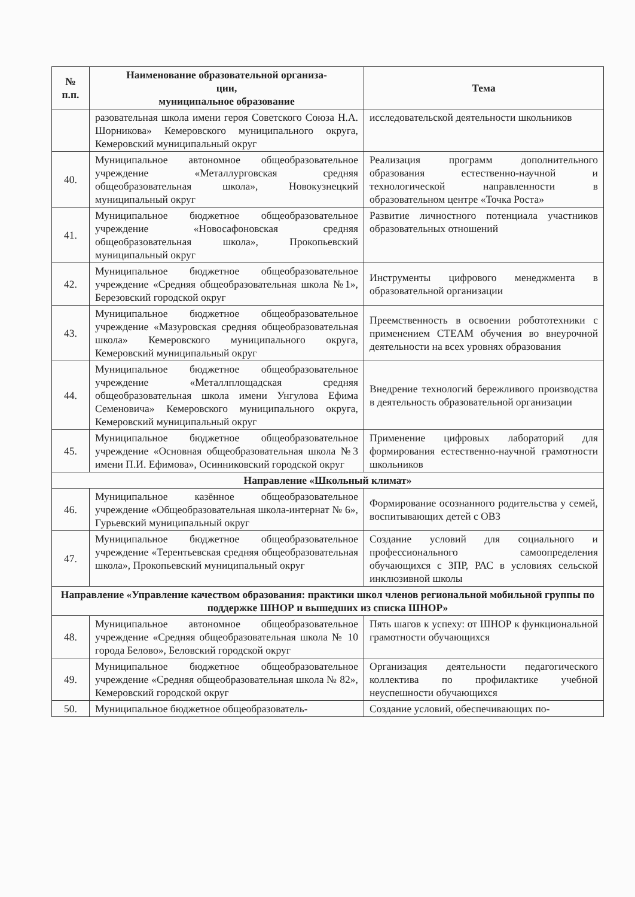| № п.п. | Наименование образовательной организа- ции, муниципальное образование | Тема |
| --- | --- | --- |
| | разовательная школа имени героя Советского Союза Н.А. Шорникова» Кемеровского муниципального округа, Кемеровский муниципальный округ | исследовательской деятельности школьников |
| 40. | Муниципальное автономное общеобразовательное учреждение «Металлурговская средняя общеобразовательная школа», Новокузнецкий муниципальный округ | Реализация программ дополнительного образования естественно-научной и технологической направленности в образовательном центре «Точка Роста» |
| 41. | Муниципальное бюджетное общеобразовательное учреждение «Новосафоновская средняя общеобразовательная школа», Прокопьевский муниципальный округ | Развитие личностного потенциала участников образовательных отношений |
| 42. | Муниципальное бюджетное общеобразовательное учреждение «Средняя общеобразовательная школа №1», Березовский городской округ | Инструменты цифрового менеджмента в образовательной организации |
| 43. | Муниципальное бюджетное общеобразовательное учреждение «Мазуровская средняя общеобразовательная школа» Кемеровского муниципального округа, Кемеровский муниципальный округ | Преемственность в освоении робототехники с применением СТЕАМ обучения во внеурочной деятельности на всех уровнях образования |
| 44. | Муниципальное бюджетное общеобразовательное учреждение «Металлплощадская средняя общеобразовательная школа имени Унгулова Ефима Семеновича» Кемеровского муниципального округа, Кемеровский муниципальный округ | Внедрение технологий бережливого производства в деятельность образовательной организации |
| 45. | Муниципальное бюджетное общеобразовательное учреждение «Основная общеобразовательная школа №3 имени П.И. Ефимова», Осинниковский городской округ | Применение цифровых лабораторий для формирования естественно-научной грамотности школьников |
| Направление «Школьный климат» | | |
| 46. | Муниципальное казённое общеобразовательное учреждение «Общеобразовательная школа-интернат № 6», Гурьевский муниципальный округ | Формирование осознанного родительства у семей, воспитывающих детей с ОВЗ |
| 47. | Муниципальное бюджетное общеобразовательное учреждение «Терентьевская средняя общеобразовательная школа», Прокопьевский муниципальный округ | Создание условий для социального и профессионального самоопределения обучающихся с ЗПР, РАС в условиях сельской инклюзивной школы |
| Направление «Управление качеством образования: практики школ членов региональной мобильной группы по поддержке ШНОР и вышедших из списка ШНОР» | | |
| 48. | Муниципальное автономное общеобразовательное учреждение «Средняя общеобразовательная школа № 10 города Белово», Беловский городской округ | Пять шагов к успеху: от ШНОР к функциональной грамотности обучающихся |
| 49. | Муниципальное бюджетное общеобразовательное учреждение «Средняя общеобразовательная школа № 82», Кемеровский городской округ | Организация деятельности педагогического коллектива по профилактике учебной неуспешности обучающихся |
| 50. | Муниципальное бюджетное общеобразователь- | Создание условий, обеспечивающих по- |